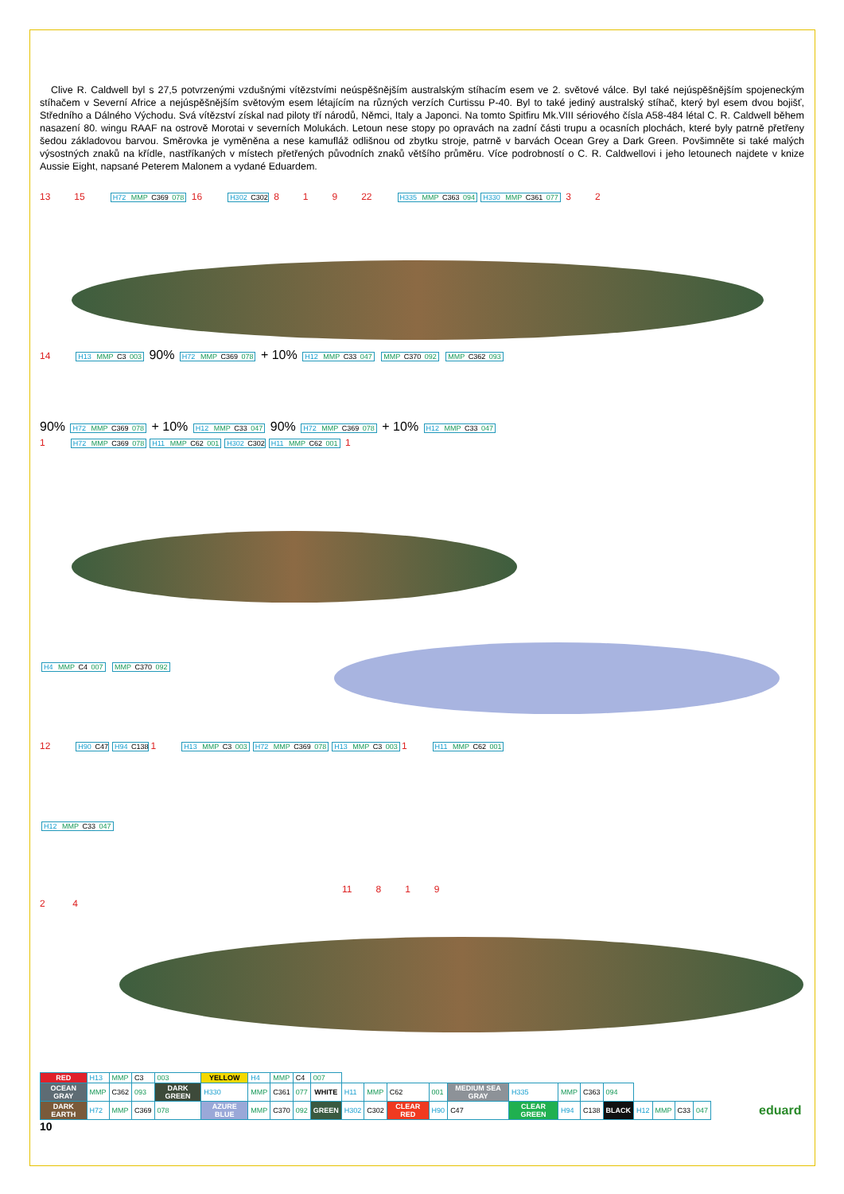Clive R. Caldwell byl s 27,5 potvrzenými vzdušnými vítězstvími neúspěšnějším australským stíhacím esem ve 2. světové válce. Byl také nejúspěšnějším spojeneckým stíhačem v Severní Africe a nejúspěšnějším světovým esem létajícím na různých verzích Curtissu P-40. Byl to také jediný australský stíhač, který byl esem dvou bojišť, Středního a Dálného Východu. Svá vítězství získal nad piloty tří národů, Němci, Italy a Japonci. Na tomto Spitfiru Mk.VIII sériového čísla A58-484 létal C. R. Caldwell během nasazení 80. wingu RAAF na ostrově Morotai v severních Molukách. Letoun nese stopy po opravách na zadní části trupu a ocasních plochách, které byly patrně přetřeny šedou základovou barvou. Směrovka je vyměněna a nese kamufláž odlišnou od zbytku stroje, patrně v barvách Ocean Grey a Dark Green. Povšimněte si také malých výsostných znaků na křídle, nastříkaných v místech přetřených původních znaků většího průměru. Více podrobností o C. R. Caldwellovi i jeho letounech najdete v knize Aussie Eight, napsané Peterem Malonem a vydané Eduardem.
13 15 H72 MMP C369 078 16 H302 C302 8 1 9 22 H335 MMP C363 094 H330 MMP C361 077 3 2
14 H13 MMP C3 003 90% H72 MMP C369 078 + 10% H12 MMP C33 047 MMP C370 092 MMP C362 093
90% H72 MMP C369 078 + 10% H12 MMP C33 047 90% H72 MMP C369 078 + 10% H12 MMP C33 047
1 H72 MMP C369 078 H11 MMP C62 001 H302 C302 H11 MMP C62 001 1
H4 MMP C4 007 MMP C370 092
12 H90 C47 H94 C1381 H13 MMP C3 003 H72 MMP C369 078 H13 MMP C3 0031 H11 MMP C62 001
H12 MMP C33 047
11 8 1 9
2 4
| RED | H13 | MMP | C3 | 003 | YELLOW | H4 | MMP | C4 | 007 | | | | | | | | | | | | | | |
| OCEAN GRAY | MMP | C362 | 093 | DARK GREEN | H330 | MMP | C361 | 077 | WHITE | H11 | MMP | C62 | 001 | MEDIUM SEA GRAY | H335 | MMP | C363 | 094 | | | | | |
| DARK EARTH | H72 | MMP | C369 | 078 | AZURE BLUE | MMP | C370 | 092 | GREEN | H302 | C302 | CLEAR RED | H90 | C47 | CLEAR GREEN | H94 | C138 | BLACK | H12 | MMP | C33 | 047 | eduard |
10